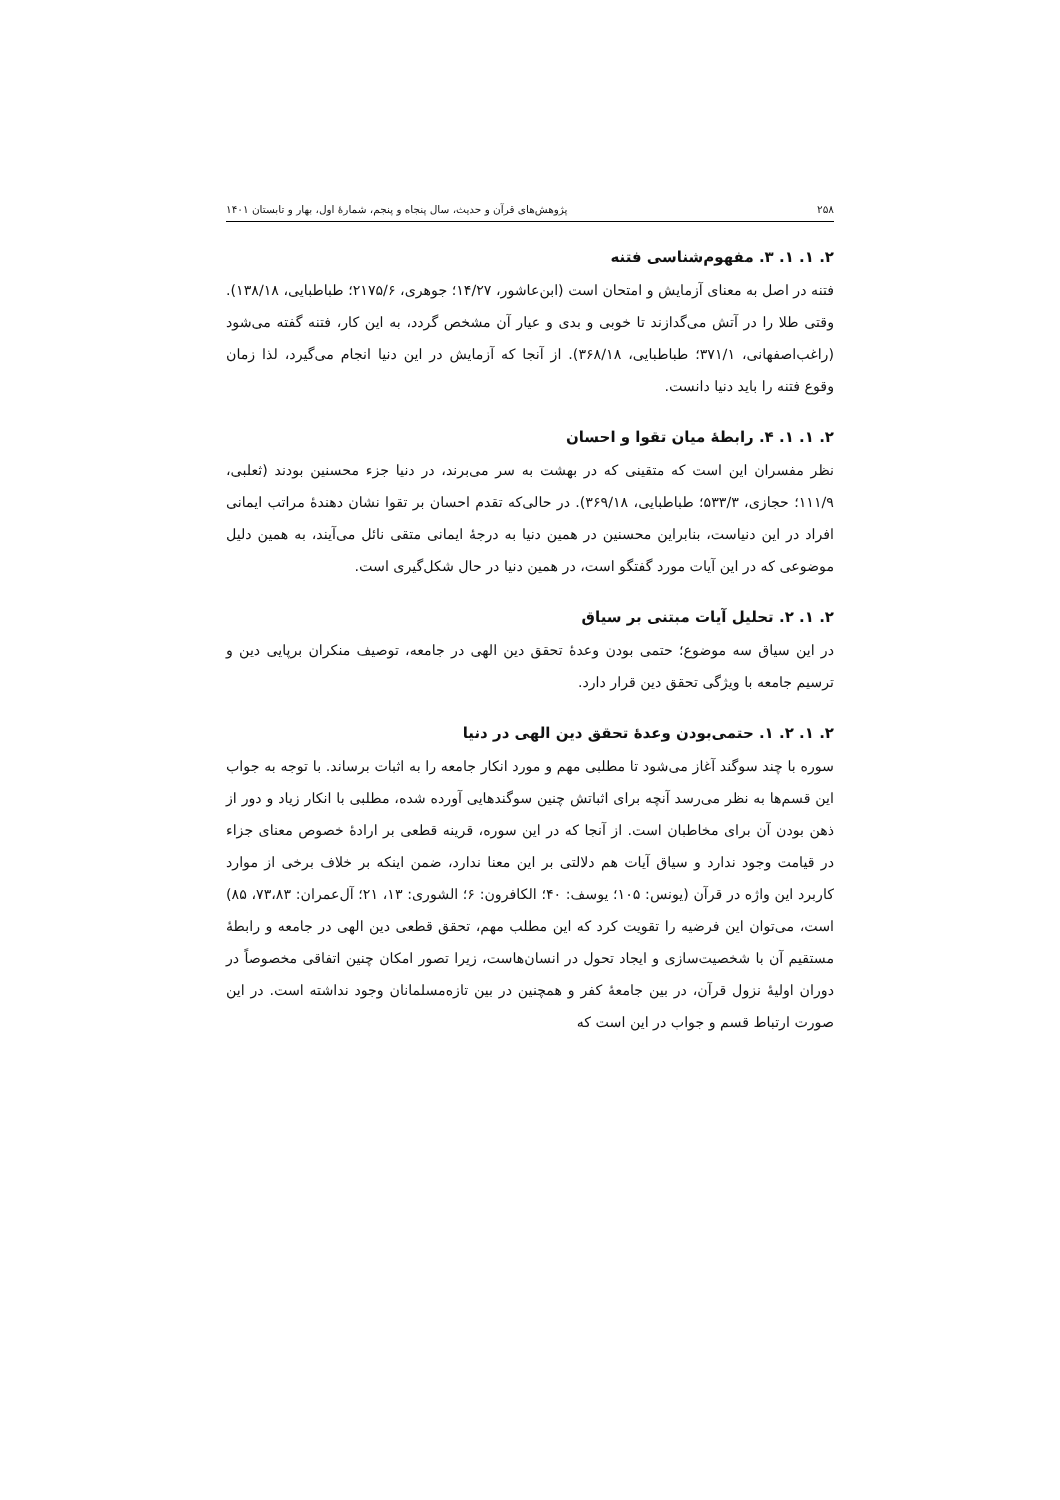۲۵۸ پژوهش‌های قرآن و حدیث، سال پنجاه و پنجم، شمارهٔ اول، بهار و تابستان ۱۴۰۱
۲. ۱. ۱. ۳. مفهوم‌شناسی فتنه
فتنه در اصل به معنای آزمایش و امتحان است (ابن‌عاشور، ۱۴/۲۷؛ جوهری، ۲۱۷۵/۶؛ طباطبایی، ۱۳۸/۱۸). وقتی طلا را در آتش می‌گدازند تا خوبی و بدی و عیار آن مشخص گردد، به این کار، فتنه گفته می‌شود (راغب‌اصفهانی، ۳۷۱/۱؛ طباطبایی، ۳۶۸/۱۸). از آنجا که آزمایش در این دنیا انجام می‌گیرد، لذا زمان وقوع فتنه را باید دنیا دانست.
۲. ۱. ۱. ۴. رابطهٔ میان تقوا و احسان
نظر مفسران این است که متقینی که در بهشت به سر می‌برند، در دنیا جزء محسنین بودند (ثعلبی، ۱۱۱/۹؛ حجازی، ۵۳۳/۳؛ طباطبایی، ۳۶۹/۱۸). در حالی‌که تقدم احسان بر تقوا نشان دهندهٔ مراتب ایمانی افراد در این دنیاست، بنابراین محسنین در همین دنیا به درجهٔ ایمانی متقی نائل می‌آیند، به همین دلیل موضوعی که در این آیات مورد گفتگو است، در همین دنیا در حال شکل‌گیری است.
۲. ۱. ۲. تحلیل آیات مبتنی بر سیاق
در این سیاق سه موضوع؛ حتمی بودن وعدهٔ تحقق دین الهی در جامعه، توصیف منکران برپایی دین و ترسیم جامعه با ویژگی تحقق دین قرار دارد.
۲. ۱. ۲. ۱. حتمی‌بودن وعدهٔ تحقق دین الهی در دنیا
سوره با چند سوگند آغاز می‌شود تا مطلبی مهم و مورد انکار جامعه را به اثبات برساند. با توجه به جواب این قسم‌ها به نظر می‌رسد آنچه برای اثباتش چنین سوگندهایی آورده شده، مطلبی با انکار زیاد و دور از ذهن بودن آن برای مخاطبان است. از آنجا که در این سوره، قرینه قطعی بر ارادهٔ خصوص معنای جزاء در قیامت وجود ندارد و سیاق آیات هم دلالتی بر این معنا ندارد، ضمن اینکه بر خلاف برخی از موارد کاربرد این واژه در قرآن (یونس: ۱۰۵؛ یوسف: ۴۰؛ الکافرون: ۶؛ الشوری: ۱۳، ۲۱؛ آل‌عمران: ۷۳،۸۳، ۸۵) است، می‌توان این فرضیه را تقویت کرد که این مطلب مهم، تحقق قطعی دین الهی در جامعه و رابطهٔ مستقیم آن با شخصیت‌سازی و ایجاد تحول در انسان‌هاست، زیرا تصور امکان چنین اتفاقی مخصوصاً در دوران اولیهٔ نزول قرآن، در بین جامعهٔ کفر و همچنین در بین تازه‌مسلمانان وجود نداشته است. در این صورت ارتباط قسم و جواب در این است که